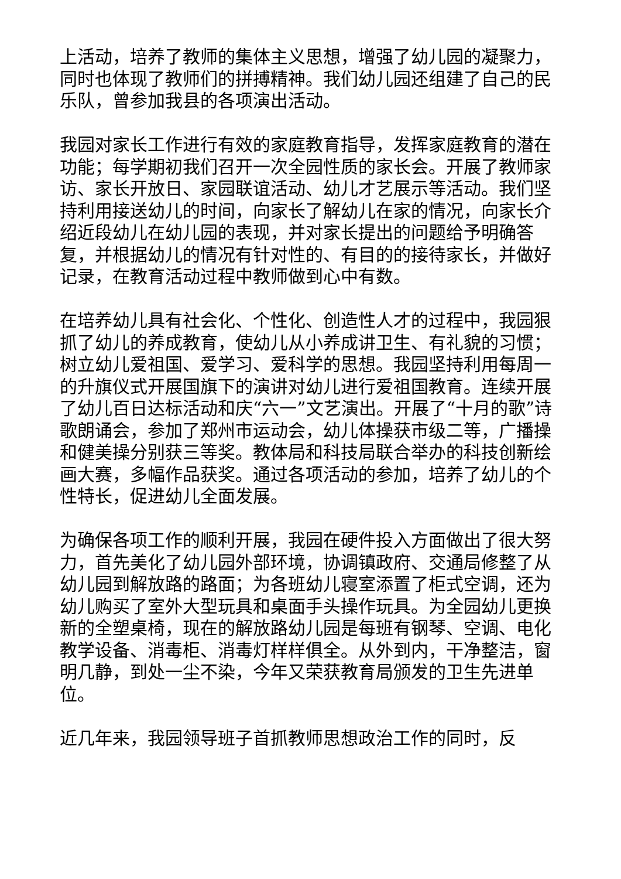上活动，培养了教师的集体主义思想，增强了幼儿园的凝聚力，同时也体现了教师们的拼搏精神。我们幼儿园还组建了自己的民乐队，曾参加我县的各项演出活动。
我园对家长工作进行有效的家庭教育指导，发挥家庭教育的潜在功能；每学期初我们召开一次全园性质的家长会。开展了教师家访、家长开放日、家园联谊活动、幼儿才艺展示等活动。我们坚持利用接送幼儿的时间，向家长了解幼儿在家的情况，向家长介绍近段幼儿在幼儿园的表现，并对家长提出的问题给予明确答复，并根据幼儿的情况有针对性的、有目的的接待家长，并做好记录，在教育活动过程中教师做到心中有数。
在培养幼儿具有社会化、个性化、创造性人才的过程中，我园狠抓了幼儿的养成教育，使幼儿从小养成讲卫生、有礼貌的习惯；树立幼儿爱祖国、爱学习、爱科学的思想。我园坚持利用每周一的升旗仪式开展国旗下的演讲对幼儿进行爱祖国教育。连续开展了幼儿百日达标活动和庆“六一”文艺演出。开展了“十月的歌”诗歌朗诵会，参加了郑州市运动会，幼儿体操获市级二等，广播操和健美操分别获三等奖。教体局和科技局联合举办的科技创新绘画大赛，多幅作品获奖。通过各项活动的参加，培养了幼儿的个性特长，促进幼儿全面发展。
为确保各项工作的顺利开展，我园在硬件投入方面做出了很大努力，首先美化了幼儿园外部环境，协调镇政府、交通局修整了从幼儿园到解放路的路面；为各班幼儿寝室添置了柜式空调，还为幼儿购买了室外大型玩具和桌面手头操作玩具。为全园幼儿更换新的全塑桌椅，现在的解放路幼儿园是每班有钢琴、空调、电化教学设备、消毒柜、消毒灯样样俱全。从外到内，干净整洁，窗明几静，到处一尘不染，今年又荣获教育局颁发的卫生先进单位。
近几年来，我园领导班子首抓教师思想政治工作的同时，反